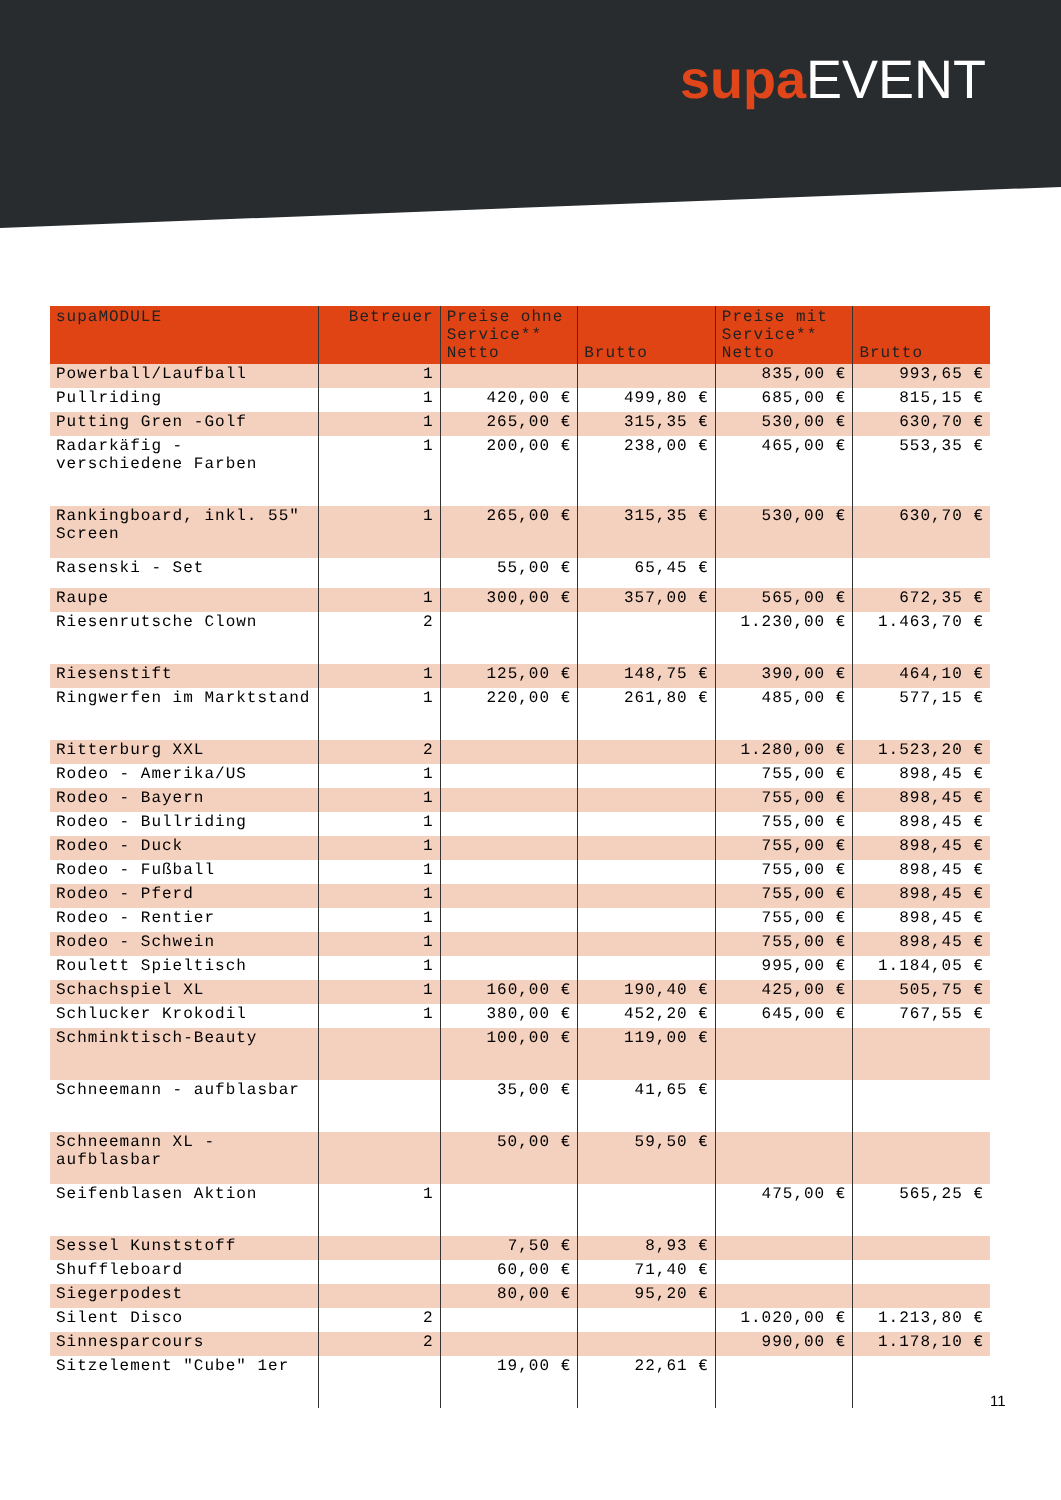supa EVENT
| supaMODULE | Betreuer | Preise ohne Service** Netto | Brutto | Preise mit Service** Netto | Brutto |
| --- | --- | --- | --- | --- | --- |
| Powerball/Laufball | 1 | | | 835,00 € | 993,65 € |
| Pullriding | 1 | 420,00 € | 499,80 € | 685,00 € | 815,15 € |
| Putting Gren -Golf | 1 | 265,00 € | 315,35 € | 530,00 € | 630,70 € |
| Radarkäfig - verschiedene Farben | 1 | 200,00 € | 238,00 € | 465,00 € | 553,35 € |
| Rankingboard, inkl. 55" Screen | 1 | 265,00 € | 315,35 € | 530,00 € | 630,70 € |
| Rasenski - Set | | 55,00 € | 65,45 € | | |
| Raupe | 1 | 300,00 € | 357,00 € | 565,00 € | 672,35 € |
| Riesenrutsche Clown | 2 | | | 1.230,00 € | 1.463,70 € |
| Riesenstift | 1 | 125,00 € | 148,75 € | 390,00 € | 464,10 € |
| Ringwerfen im Marktstand | 1 | 220,00 € | 261,80 € | 485,00 € | 577,15 € |
| Ritterburg XXL | 2 | | | 1.280,00 € | 1.523,20 € |
| Rodeo - Amerika/US | 1 | | | 755,00 € | 898,45 € |
| Rodeo - Bayern | 1 | | | 755,00 € | 898,45 € |
| Rodeo - Bullriding | 1 | | | 755,00 € | 898,45 € |
| Rodeo - Duck | 1 | | | 755,00 € | 898,45 € |
| Rodeo - Fußball | 1 | | | 755,00 € | 898,45 € |
| Rodeo - Pferd | 1 | | | 755,00 € | 898,45 € |
| Rodeo - Rentier | 1 | | | 755,00 € | 898,45 € |
| Rodeo - Schwein | 1 | | | 755,00 € | 898,45 € |
| Roulett Spieltisch | 1 | | | 995,00 € | 1.184,05 € |
| Schachspiel XL | 1 | 160,00 € | 190,40 € | 425,00 € | 505,75 € |
| Schlucker Krokodil | 1 | 380,00 € | 452,20 € | 645,00 € | 767,55 € |
| Schminktisch-Beauty | | 100,00 € | 119,00 € | | |
| Schneemann - aufblasbar | | 35,00 € | 41,65 € | | |
| Schneemann XL - aufblasbar | | 50,00 € | 59,50 € | | |
| Seifenblasen Aktion | 1 | | | 475,00 € | 565,25 € |
| Sessel Kunststoff | | 7,50 € | 8,93 € | | |
| Shuffleboard | | 60,00 € | 71,40 € | | |
| Siegerpodest | | 80,00 € | 95,20 € | | |
| Silent Disco | 2 | | | 1.020,00 € | 1.213,80 € |
| Sinnesparcours | 2 | | | 990,00 € | 1.178,10 € |
| Sitzelement "Cube" 1er | | 19,00 € | 22,61 € | | |
11